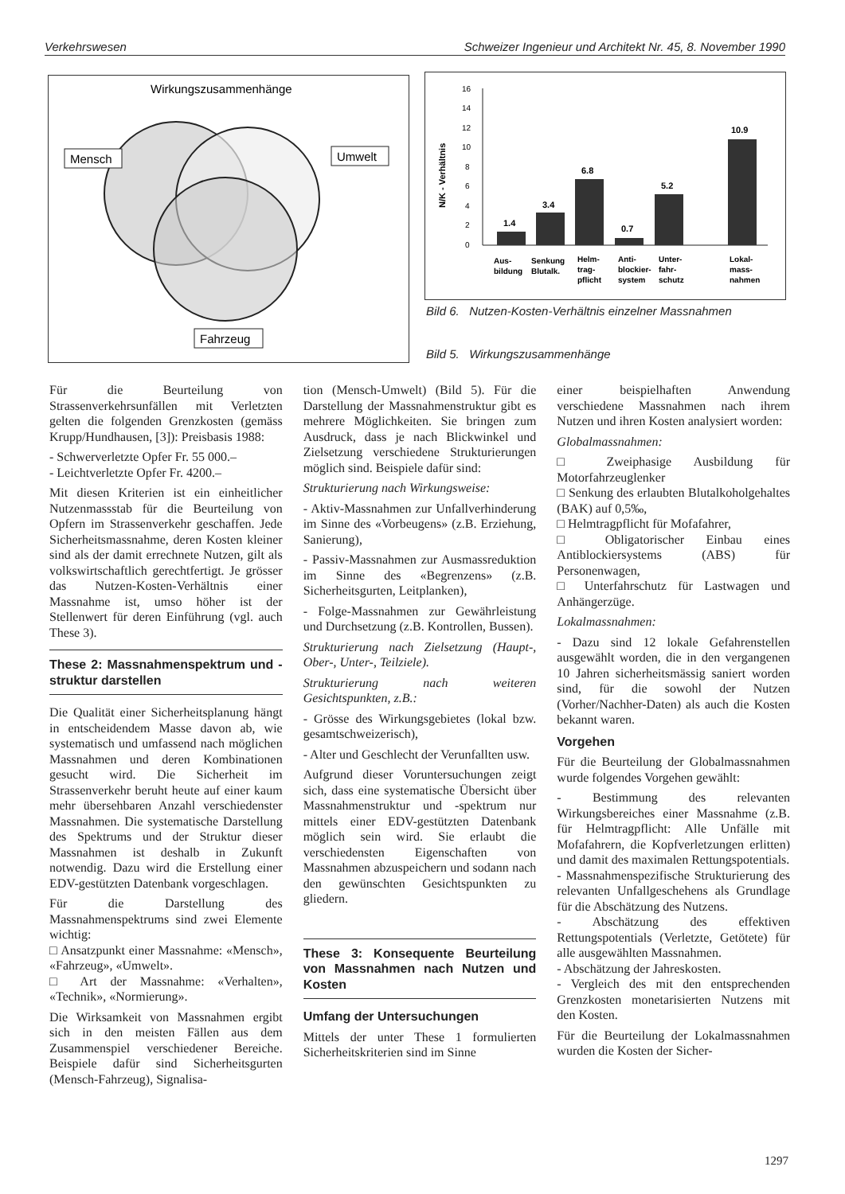Verkehrswesen Schweizer Ingenieur und Architekt Nr. 45, 8. November 1990
Wirkungszusammenhänge
Mensch
Umwelt
Fahrzeug
N/K - Verhältnis
0
2
4
6
8
10
12
14
16
1.4
3.4
6.8
0.7
5.2
10.9
Aus-
bildung
Senkung
Blutalk.
Helm-
trag-
pflicht
Anti-
blockier-
system
Unter-
fahr-
schutz
Lokal-
mass-
nahmen
Bild 6. Nutzen-Kosten-Verhältnis einzelner Massnahmen
Bild 5. Wirkungszusammenhänge
Für die Beurteilung von Strassenverkehrsunfällen mit Verletzten gelten die folgenden Grenzkosten (gemäss Krupp/Hundhausen, [3]): Preisbasis 1988:
- Schwerverletzte Opfer Fr. 55 000.–
- Leichtverletzte Opfer Fr. 4200.–
Mit diesen Kriterien ist ein einheitlicher Nutzenmassstab für die Beurteilung von Opfern im Strassenverkehr geschaffen. Jede Sicherheitsmassnahme, deren Kosten kleiner sind als der damit errechnete Nutzen, gilt als volkswirtschaftlich gerechtfertigt. Je grösser das Nutzen-Kosten-Verhältnis einer Massnahme ist, umso höher ist der Stellenwert für deren Einführung (vgl. auch These 3).
These 2: Massnahmenspektrum und -struktur darstellen
Die Qualität einer Sicherheitsplanung hängt in entscheidendem Masse davon ab, wie systematisch und umfassend nach möglichen Massnahmen und deren Kombinationen gesucht wird. Die Sicherheit im Strassenverkehr beruht heute auf einer kaum mehr übersehbaren Anzahl verschiedenster Massnahmen. Die systematische Darstellung des Spektrums und der Struktur dieser Massnahmen ist deshalb in Zukunft notwendig. Dazu wird die Erstellung einer EDV-gestützten Datenbank vorgeschlagen.
Für die Darstellung des Massnahmenspektrums sind zwei Elemente wichtig:
□ Ansatzpunkt einer Massnahme: «Mensch», «Fahrzeug», «Umwelt».
□ Art der Massnahme: «Verhalten», «Technik», «Normierung».
Die Wirksamkeit von Massnahmen ergibt sich in den meisten Fällen aus dem Zusammenspiel verschiedener Bereiche. Beispiele dafür sind Sicherheitsgurten (Mensch-Fahrzeug), Signalisa-
tion (Mensch-Umwelt) (Bild 5). Für die Darstellung der Massnahmenstruktur gibt es mehrere Möglichkeiten. Sie bringen zum Ausdruck, dass je nach Blickwinkel und Zielsetzung verschiedene Strukturierungen möglich sind. Beispiele dafür sind:
Strukturierung nach Wirkungsweise:
- Aktiv-Massnahmen zur Unfallverhinderung im Sinne des «Vorbeugens» (z.B. Erziehung, Sanierung),
- Passiv-Massnahmen zur Ausmassreduktion im Sinne des «Begrenzens» (z.B. Sicherheitsgurten, Leitplanken),
- Folge-Massnahmen zur Gewährleistung und Durchsetzung (z.B. Kontrollen, Bussen).
Strukturierung nach Zielsetzung (Haupt-, Ober-, Unter-, Teilziele).
Strukturierung nach weiteren Gesichtspunkten, z.B.:
- Grösse des Wirkungsgebietes (lokal bzw. gesamtschweizerisch),
- Alter und Geschlecht der Verunfallten usw.
Aufgrund dieser Voruntersuchungen zeigt sich, dass eine systematische Übersicht über Massnahmenstruktur und -spektrum nur mittels einer EDV-gestützten Datenbank möglich sein wird. Sie erlaubt die verschiedensten Eigenschaften von Massnahmen abzuspeichern und sodann nach den gewünschten Gesichtspunkten zu gliedern.
These 3: Konsequente Beurteilung von Massnahmen nach Nutzen und Kosten
Umfang der Untersuchungen
Mittels der unter These 1 formulierten Sicherheitskriterien sind im Sinne
einer beispielhaften Anwendung verschiedene Massnahmen nach ihrem Nutzen und ihren Kosten analysiert worden:
Globalmassnahmen:
□ Zweiphasige Ausbildung für Motorfahrzeuglenker
□ Senkung des erlaubten Blutalkoholgehaltes (BAK) auf 0,5‰,
□ Helmtragpflicht für Mofafahrer,
□ Obligatorischer Einbau eines Antiblockiersystems (ABS) für Personenwagen,
□ Unterfahrschutz für Lastwagen und Anhängerzüge.
Lokalmassnahmen:
- Dazu sind 12 lokale Gefahrenstellen ausgewählt worden, die in den vergangenen 10 Jahren sicherheitsmässig saniert worden sind, für die sowohl der Nutzen (Vorher/Nachher-Daten) als auch die Kosten bekannt waren.
Vorgehen
Für die Beurteilung der Globalmassnahmen wurde folgendes Vorgehen gewählt:
- Bestimmung des relevanten Wirkungsbereiches einer Massnahme (z.B. für Helmtragpflicht: Alle Unfälle mit Mofafahrern, die Kopfverletzungen erlitten) und damit des maximalen Rettungspotentials.
- Massnahmenspezifische Strukturierung des relevanten Unfallgeschehens als Grundlage für die Abschätzung des Nutzens.
- Abschätzung des effektiven Rettungspotentials (Verletzte, Getötete) für alle ausgewählten Massnahmen.
- Abschätzung der Jahreskosten.
- Vergleich des mit den entsprechenden Grenzkosten monetarisierten Nutzens mit den Kosten.
Für die Beurteilung der Lokalmassnahmen wurden die Kosten der Sicher-
1297